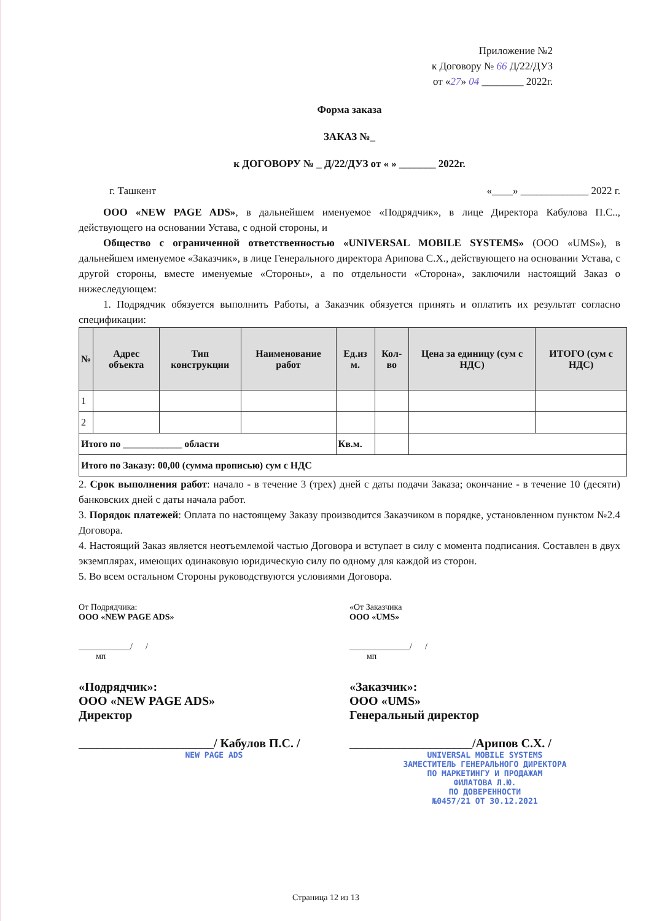Приложение №2
к Договору № 66 Д/22/ДУЗ
от «27» 04 ________ 2022г.
Форма заказа
ЗАКАЗ №_
к ДОГОВОРУ № _ Д/22/ДУЗ от « » _______ 2022г.
г. Ташкент «____» _____________ 2022 г.
ООО «NEW PAGE ADS», в дальнейшем именуемое «Подрядчик», в лице Директора Кабулова П.С.., действующего на основании Устава, с одной стороны, и
Общество с ограниченной ответственностью «UNIVERSAL MOBILE SYSTEMS» (ООО «UMS»), в дальнейшем именуемое «Заказчик», в лице Генерального директора Арипова С.Х., действующего на основании Устава, с другой стороны, вместе именуемые «Стороны», а по отдельности «Сторона», заключили настоящий Заказ о нижеследующем:
1. Подрядчик обязуется выполнить Работы, а Заказчик обязуется принять и оплатить их результат согласно спецификации:
| № | Адрес объекта | Тип конструкции | Наименование работ | Ед.из м. | Кол-во | Цена за единицу (сум с НДС) | ИТОГО (сум с НДС) |
| --- | --- | --- | --- | --- | --- | --- | --- |
| 1 | | | | | | | |
| 2 | | | | | | | |
| Итого по ____________ области | | | | Кв.м. | | | |
| Итого по Заказу: 00,00 (сумма прописью) сум с НДС | | | | | | | |
2. Срок выполнения работ: начало - в течение 3 (трех) дней с даты подачи Заказа; окончание - в течение 10 (десяти) банковских дней с даты начала работ.
3. Порядок платежей: Оплата по настоящему Заказу производится Заказчиком в порядке, установленном пунктом №2.4 Договора.
4. Настоящий Заказ является неотъемлемой частью Договора и вступает в силу с момента подписания. Составлен в двух экземплярах, имеющих одинаковую юридическую силу по одному для каждой из сторон.
5. Во всем остальном Стороны руководствуются условиями Договора.
От Подрядчика:
ООО «NEW PAGE ADS»
____________/ /
мп
«От Заказчика
ООО «UMS»
______________/ /
мп
«Подрядчик»:
ООО «NEW PAGE ADS»
Директор
______________________/ Кабулов П.С. /
NEW PAGE ADS
«Заказчик»:
ООО «UMS»
Генеральный директор
____________________/Арипов С.Х. /
UNIVERSAL MOBILE SYSTEMS
ЗАМЕСТИТЕЛЬ ГЕНЕРАЛЬНОГО ДИРЕКТОРА
ПО МАРКЕТИНГУ И ПРОДАЖАМ
ФИЛАТОВА Л.Ю.
ПО ДОВЕРЕННОСТИ
№0457/21 ОТ 30.12.2021
Страница 12 из 13